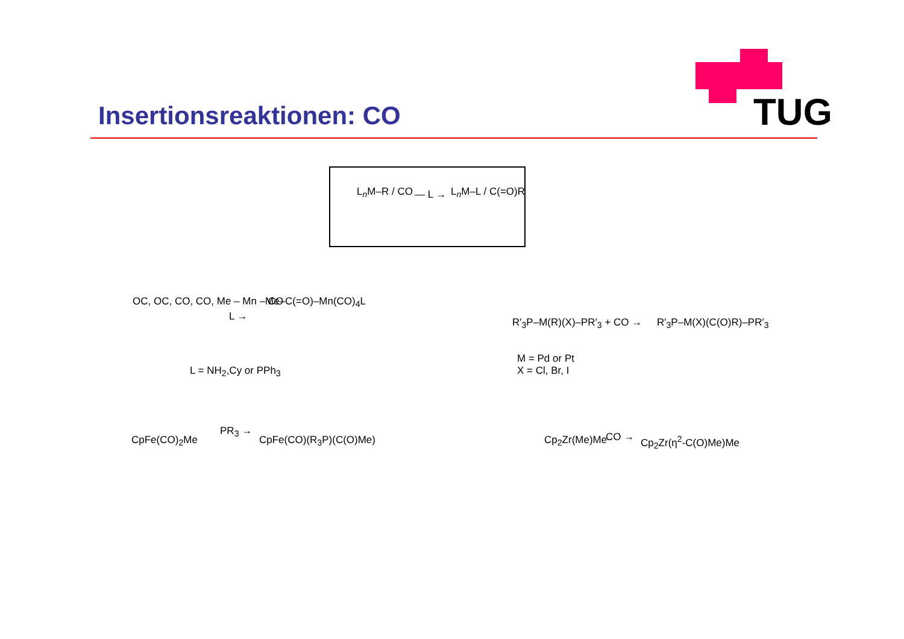Insertionsreaktionen: CO TUG
L<sub>n</sub>M–R / CO — L → L<sub>n</sub>M–L / C(=O)R
OC, OC, CO, CO, Me – Mn – CO
L →
Me–C(=O)–Mn(CO)<sub>4</sub>L
L = NH<sub>2</sub>,Cy or PPh<sub>3</sub>
R′<sub>3</sub>P–M(R)(X)–PR′<sub>3</sub> + CO → R′<sub>3</sub>P–M(X)(C(O)R)–PR′<sub>3</sub>
M = Pd or Pt
X = Cl, Br, I
CpFe(CO)<sub>2</sub>Me
PR<sub>3</sub> →
CpFe(CO)(R<sub>3</sub>P)(C(O)Me) Cp<sub>2</sub>Zr(Me)Me CO → Cp<sub>2</sub>Zr(η<sup>2</sup>-C(O)Me)Me